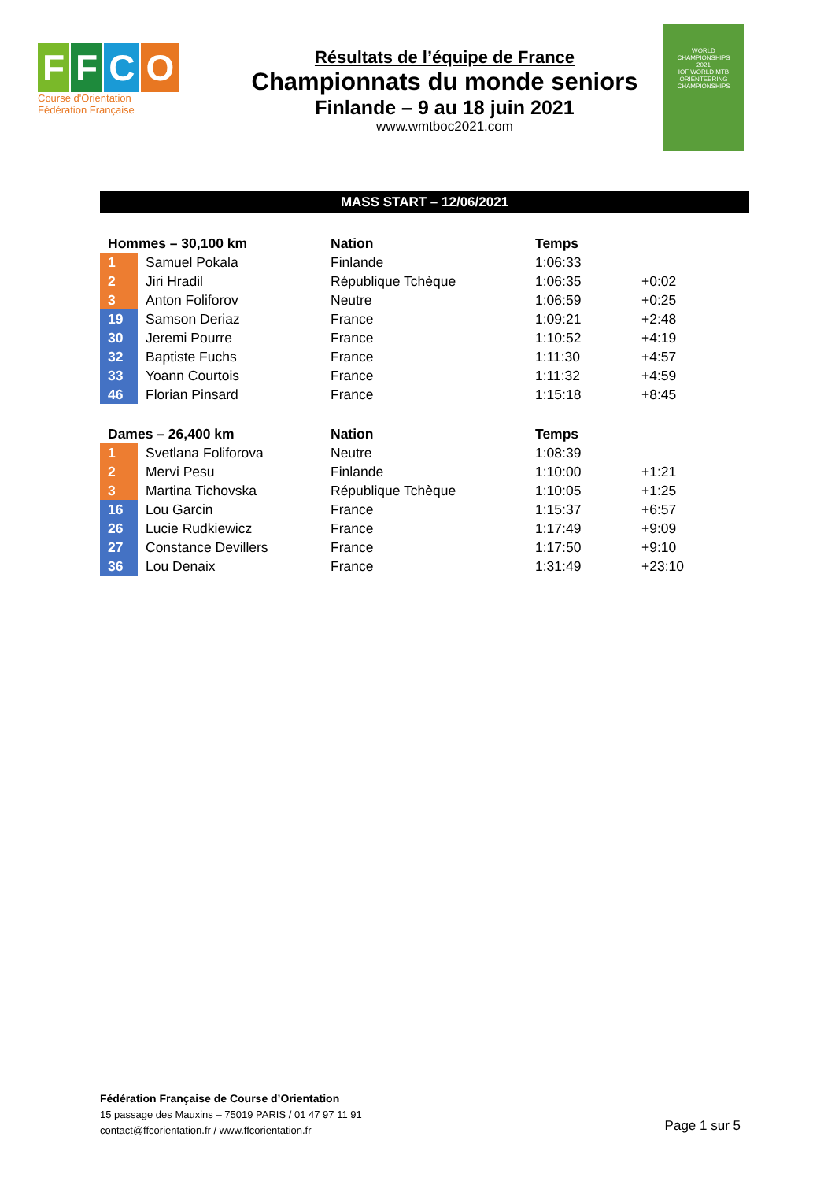FFCO
Course d'Orientation
Fédération Française
Résultats de l’équipe de France
Championnats du monde seniors
Finlande – 9 au 18 juin 2021
www.wmtboc2021.com
WORLD
CHAMPIONSHIPS
2021
IOF WORLD MTB ORIENTEERING CHAMPIONSHIPS
MASS START – 12/06/2021
| Hommes – 30,100 km | | Nation | Temps | |
| --- | --- | --- | --- | --- |
| 1 | Samuel Pokala | Finlande | 1:06:33 | |
| 2 | Jiri Hradil | République Tchèque | 1:06:35 | +0:02 |
| 3 | Anton Foliforov | Neutre | 1:06:59 | +0:25 |
| 19 | Samson Deriaz | France | 1:09:21 | +2:48 |
| 30 | Jeremi Pourre | France | 1:10:52 | +4:19 |
| 32 | Baptiste Fuchs | France | 1:11:30 | +4:57 |
| 33 | Yoann Courtois | France | 1:11:32 | +4:59 |
| 46 | Florian Pinsard | France | 1:15:18 | +8:45 |
| Dames – 26,400 km | | Nation | Temps | |
| --- | --- | --- | --- | --- |
| 1 | Svetlana Foliforova | Neutre | 1:08:39 | |
| 2 | Mervi Pesu | Finlande | 1:10:00 | +1:21 |
| 3 | Martina Tichovska | République Tchèque | 1:10:05 | +1:25 |
| 16 | Lou Garcin | France | 1:15:37 | +6:57 |
| 26 | Lucie Rudkiewicz | France | 1:17:49 | +9:09 |
| 27 | Constance Devillers | France | 1:17:50 | +9:10 |
| 36 | Lou Denaix | France | 1:31:49 | +23:10 |
Fédération Française de Course d’Orientation
15 passage des Mauxins – 75019 PARIS / 01 47 97 11 91
contact@ffcorientation.fr / www.ffcorientation.fr
Page 1 sur 5